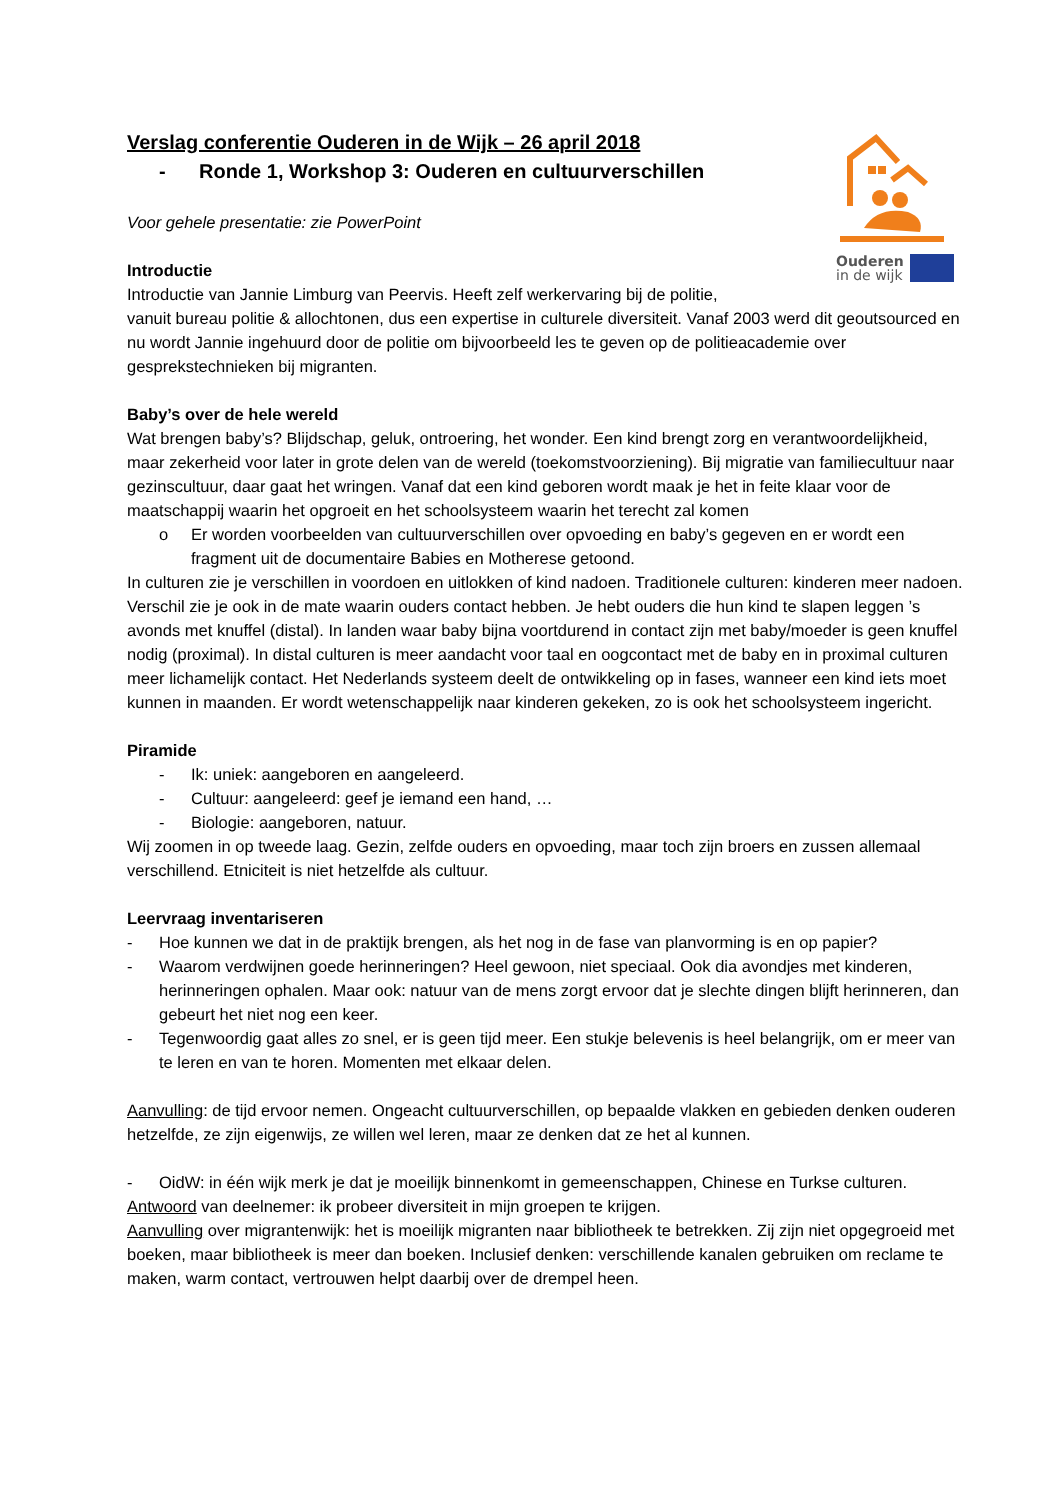Ouderen
in de wijk
Verslag conferentie Ouderen in de Wijk – 26 april 2018
- Ronde 1, Workshop 3: Ouderen en cultuurverschillen
Voor gehele presentatie: zie PowerPoint
Introductie
Introductie van Jannie Limburg van Peervis. Heeft zelf werkervaring bij de politie,
vanuit bureau politie & allochtonen, dus een expertise in culturele diversiteit. Vanaf 2003 werd dit geoutsourced en nu wordt Jannie ingehuurd door de politie om bijvoorbeeld les te geven op de politieacademie over gesprekstechnieken bij migranten.
Baby’s over de hele wereld
Wat brengen baby’s? Blijdschap, geluk, ontroering, het wonder. Een kind brengt zorg en verantwoordelijkheid, maar zekerheid voor later in grote delen van de wereld (toekomstvoorziening). Bij migratie van familiecultuur naar gezinscultuur, daar gaat het wringen. Vanaf dat een kind geboren wordt maak je het in feite klaar voor de maatschappij waarin het opgroeit en het schoolsysteem waarin het terecht zal komen
o Er worden voorbeelden van cultuurverschillen over opvoeding en baby’s gegeven en er wordt een fragment uit de documentaire Babies en Motherese getoond.
In culturen zie je verschillen in voordoen en uitlokken of kind nadoen. Traditionele culturen: kinderen meer nadoen. Verschil zie je ook in de mate waarin ouders contact hebben. Je hebt ouders die hun kind te slapen leggen ’s avonds met knuffel (distal). In landen waar baby bijna voortdurend in contact zijn met baby/moeder is geen knuffel nodig (proximal). In distal culturen is meer aandacht voor taal en oogcontact met de baby en in proximal culturen meer lichamelijk contact. Het Nederlands systeem deelt de ontwikkeling op in fases, wanneer een kind iets moet kunnen in maanden. Er wordt wetenschappelijk naar kinderen gekeken, zo is ook het schoolsysteem ingericht.
Piramide
- Ik: uniek: aangeboren en aangeleerd.
- Cultuur: aangeleerd: geef je iemand een hand, …
- Biologie: aangeboren, natuur.
Wij zoomen in op tweede laag. Gezin, zelfde ouders en opvoeding, maar toch zijn broers en zussen allemaal verschillend. Etniciteit is niet hetzelfde als cultuur.
Leervraag inventariseren
- Hoe kunnen we dat in de praktijk brengen, als het nog in de fase van planvorming is en op papier?
- Waarom verdwijnen goede herinneringen? Heel gewoon, niet speciaal. Ook dia avondjes met kinderen, herinneringen ophalen. Maar ook: natuur van de mens zorgt ervoor dat je slechte dingen blijft herinneren, dan gebeurt het niet nog een keer.
- Tegenwoordig gaat alles zo snel, er is geen tijd meer. Een stukje belevenis is heel belangrijk, om er meer van te leren en van te horen. Momenten met elkaar delen.
Aanvulling: de tijd ervoor nemen. Ongeacht cultuurverschillen, op bepaalde vlakken en gebieden denken ouderen hetzelfde, ze zijn eigenwijs, ze willen wel leren, maar ze denken dat ze het al kunnen.
- OidW: in één wijk merk je dat je moeilijk binnenkomt in gemeenschappen, Chinese en Turkse culturen.
Antwoord van deelnemer: ik probeer diversiteit in mijn groepen te krijgen.
Aanvulling over migrantenwijk: het is moeilijk migranten naar bibliotheek te betrekken. Zij zijn niet opgegroeid met boeken, maar bibliotheek is meer dan boeken. Inclusief denken: verschillende kanalen gebruiken om reclame te maken, warm contact, vertrouwen helpt daarbij over de drempel heen.